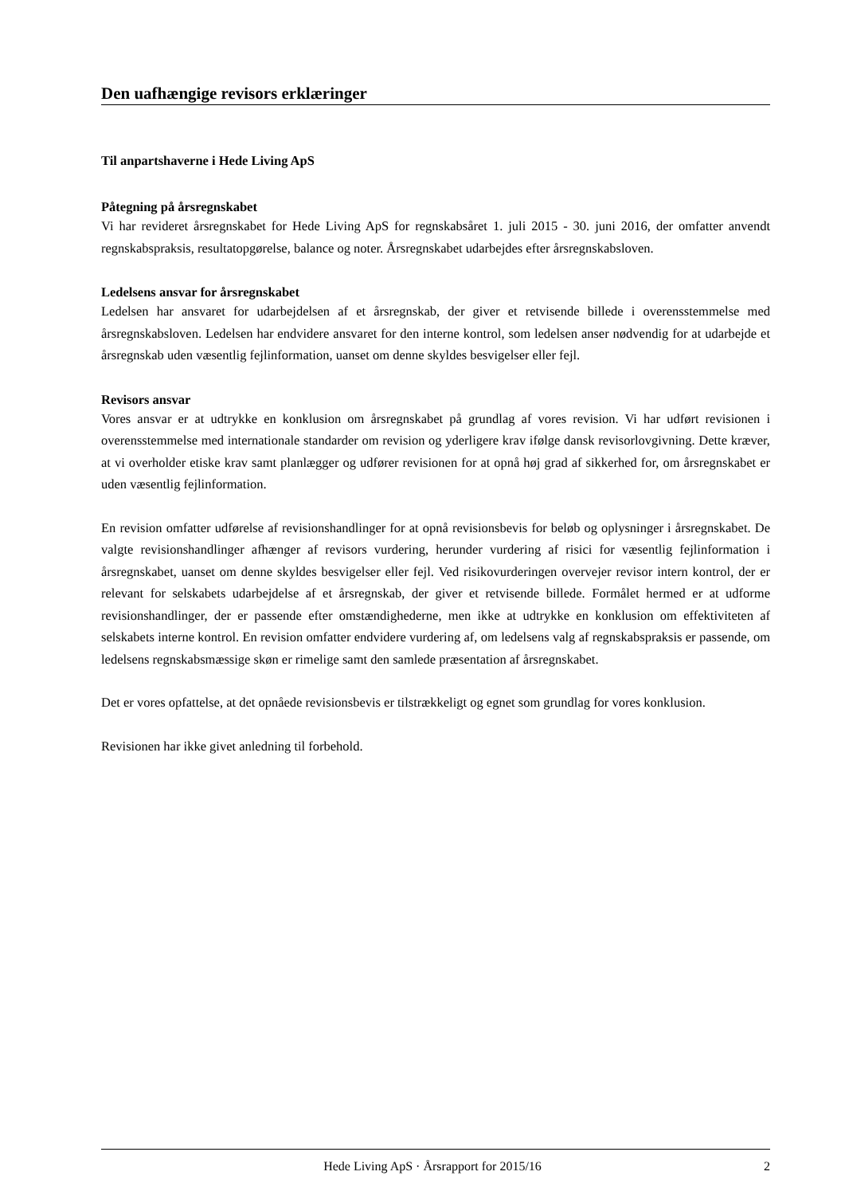Den uafhængige revisors erklæringer
Til anpartshaverne i Hede Living ApS
Påtegning på årsregnskabet
Vi har revideret årsregnskabet for Hede Living ApS for regnskabsåret 1. juli 2015 - 30. juni 2016, der omfatter anvendt regnskabspraksis, resultatopgørelse, balance og noter. Årsregnskabet udarbejdes efter årsregnskabsloven.
Ledelsens ansvar for årsregnskabet
Ledelsen har ansvaret for udarbejdelsen af et årsregnskab, der giver et retvisende billede i overensstemmelse med årsregnskabsloven. Ledelsen har endvidere ansvaret for den interne kontrol, som ledelsen anser nødvendig for at udarbejde et årsregnskab uden væsentlig fejlinformation, uanset om denne skyldes besvigelser eller fejl.
Revisors ansvar
Vores ansvar er at udtrykke en konklusion om årsregnskabet på grundlag af vores revision. Vi har udført revisionen i overensstemmelse med internationale standarder om revision og yderligere krav ifølge dansk revisorlovgivning. Dette kræver, at vi overholder etiske krav samt planlægger og udfører revisionen for at opnå høj grad af sikkerhed for, om årsregnskabet er uden væsentlig fejlinformation.
En revision omfatter udførelse af revisionshandlinger for at opnå revisionsbevis for beløb og oplysninger i årsregnskabet. De valgte revisionshandlinger afhænger af revisors vurdering, herunder vurdering af risici for væsentlig fejlinformation i årsregnskabet, uanset om denne skyldes besvigelser eller fejl. Ved risikovurderingen overvejer revisor intern kontrol, der er relevant for selskabets udarbejdelse af et årsregnskab, der giver et retvisende billede. Formålet hermed er at udforme revisionshandlinger, der er passende efter omstændighederne, men ikke at udtrykke en konklusion om effektiviteten af selskabets interne kontrol. En revision omfatter endvidere vurdering af, om ledelsens valg af regnskabspraksis er passende, om ledelsens regnskabsmæssige skøn er rimelige samt den samlede præsentation af årsregnskabet.
Det er vores opfattelse, at det opnåede revisionsbevis er tilstrækkeligt og egnet som grundlag for vores konklusion.
Revisionen har ikke givet anledning til forbehold.
Hede Living ApS · Årsrapport for 2015/16 2